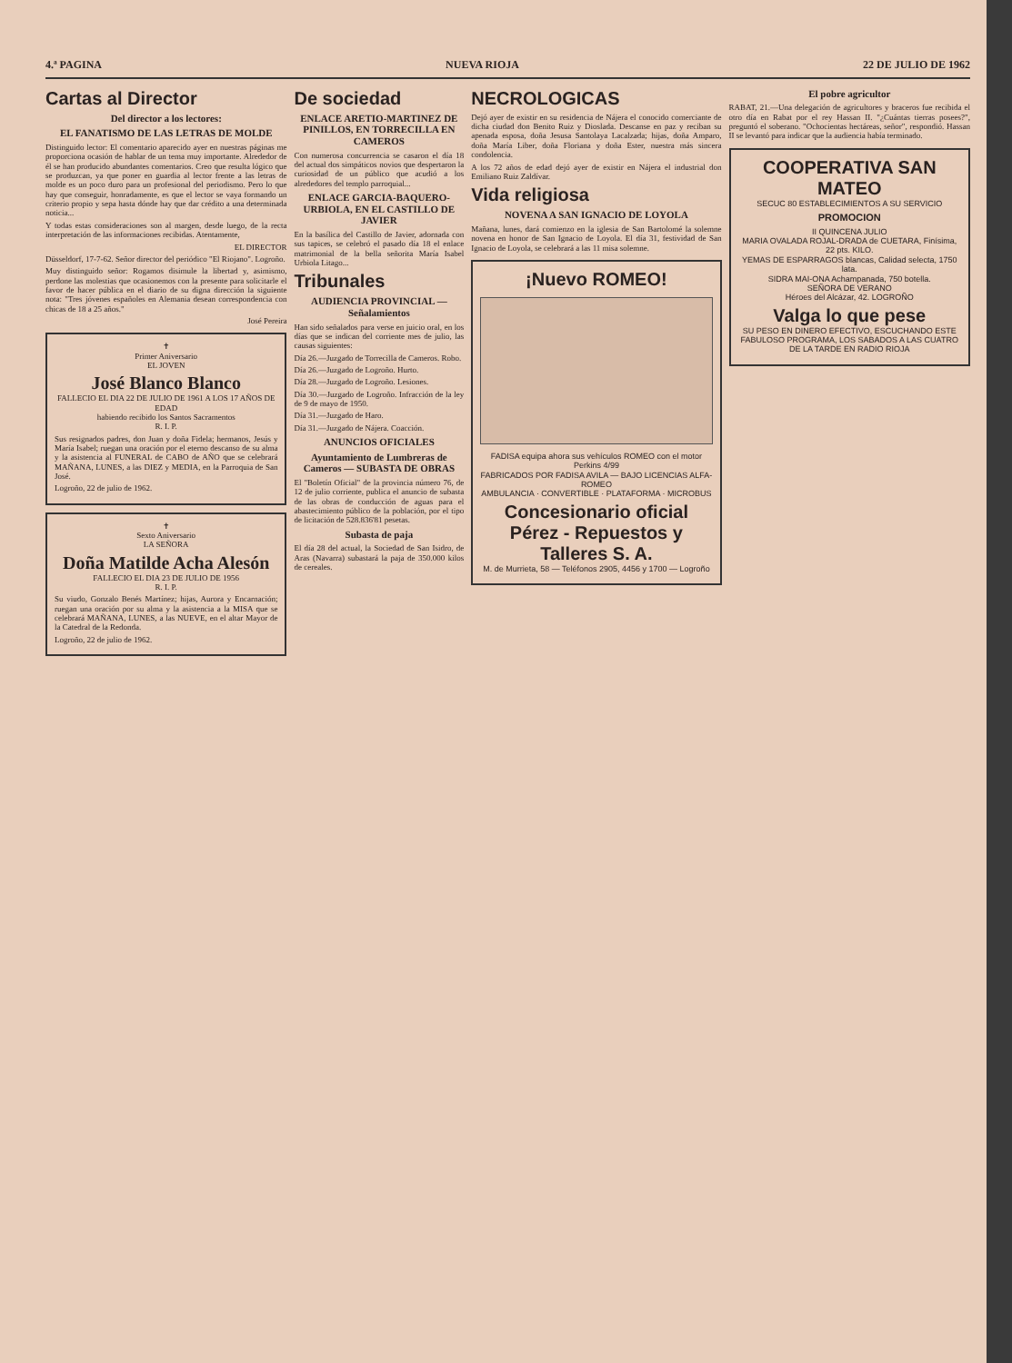4.ª PAGINA NUEVA RIOJA 22 DE JULIO DE 1962
Cartas al Director
Del director a los lectores:
EL FANATISMO DE LAS LETRAS DE MOLDE
Distinguido lector: El comentario aparecido ayer en nuestras páginas me proporciona ocasión de hablar de un tema muy importante. Alrededor de él se han producido abundantes comentarios. Creo que resulta lógico que se produzcan, ya que poner en guardia al lector frente a las letras de molde es un poco duro para un profesional del periodismo. Pero lo que hay que conseguir, honradamente, es que el lector se vaya formando un criterio propio y sepa hasta dónde hay que dar crédito a una determinada noticia...
Y todas estas consideraciones son al margen, desde luego, de la recta interpretación de las informaciones recibidas. Atentamente,
EL DIRECTOR
Düsseldorf, 17-7-62. Señor director del periódico "El Riojano". Logroño.
Muy distinguido señor: Rogamos disimule la libertad y, asimismo, perdone las molestias que ocasionemos con la presente para solicitarle el favor de hacer pública en el diario de su digna dirección la siguiente nota: "Tres jóvenes españoles en Alemania desean correspondencia con chicas de 18 a 25 años."
José Pereira
✝
Primer Aniversario
EL JOVEN
José Blanco Blanco
FALLECIO EL DIA 22 DE JULIO DE 1961 A LOS 17 AÑOS DE EDAD
habiendo recibido los Santos Sacramentos
R. I. P.
Sus resignados padres, don Juan y doña Fidela; hermanos, Jesús y María Isabel; ruegan una oración por el eterno descanso de su alma y la asistencia al FUNERAL de CABO de AÑO que se celebrará MAÑANA, LUNES, a las DIEZ y MEDIA, en la Parroquia de San José.
Logroño, 22 de julio de 1962.
✝
Sexto Aniversario
LA SEÑORA
Doña Matilde Acha Alesón
FALLECIO EL DIA 23 DE JULIO DE 1956
R. I. P.
Su viudo, Gonzalo Benés Martínez; hijas, Aurora y Encarnación; ruegan una oración por su alma y la asistencia a la MISA que se celebrará MAÑANA, LUNES, a las NUEVE, en el altar Mayor de la Catedral de la Redonda.
Logroño, 22 de julio de 1962.
De sociedad
ENLACE ARETIO-MARTINEZ DE PINILLOS, EN TORRECILLA EN CAMEROS
Con numerosa concurrencia se casaron el día 18 del actual dos simpáticos novios que despertaron la curiosidad de un público que acudió a los alrededores del templo parroquial...
ENLACE GARCIA-BAQUERO-URBIOLA, EN EL CASTILLO DE JAVIER
En la basílica del Castillo de Javier, adornada con sus tapices, se celebró el pasado día 18 el enlace matrimonial de la bella señorita María Isabel Urbiola Litago...
Tribunales
AUDIENCIA PROVINCIAL — Señalamientos
Han sido señalados para verse en juicio oral, en los días que se indican del corriente mes de julio, las causas siguientes:
Día 26.—Juzgado de Torrecilla de Cameros. Robo.
Día 26.—Juzgado de Logroño. Hurto.
Día 28.—Juzgado de Logroño. Lesiones.
Día 30.—Juzgado de Logroño. Infracción de la ley de 9 de mayo de 1950.
Día 31.—Juzgado de Haro.
Día 31.—Juzgado de Nájera. Coacción.
ANUNCIOS OFICIALES
Ayuntamiento de Lumbreras de Cameros — SUBASTA DE OBRAS
El "Boletín Oficial" de la provincia número 76, de 12 de julio corriente, publica el anuncio de subasta de las obras de conducción de aguas para el abastecimiento público de la población, por el tipo de licitación de 528.836'81 pesetas.
Subasta de paja
El día 28 del actual, la Sociedad de San Isidro, de Aras (Navarra) subastará la paja de 350.000 kilos de cereales.
NECROLOGICAS
Dejó ayer de existir en su residencia de Nájera el conocido comerciante de dicha ciudad don Benito Ruiz y Dioslada. Descanse en paz y reciban su apenada esposa, doña Jesusa Santolaya Lacalzada; hijas, doña Amparo, doña María Liber, doña Floriana y doña Ester, nuestra más sincera condolencia.
A los 72 años de edad dejó ayer de existir en Nájera el industrial don Emiliano Ruiz Zaldívar.
Vida religiosa
NOVENA A SAN IGNACIO DE LOYOLA
Mañana, lunes, dará comienzo en la iglesia de San Bartolomé la solemne novena en honor de San Ignacio de Loyola. El día 31, festividad de San Ignacio de Loyola, se celebrará a las 11 misa solemne.
¡Nuevo ROMEO!
FADISA equipa ahora sus vehículos ROMEO con el motor Perkins 4/99
FABRICADOS POR FADISA AVILA — BAJO LICENCIAS ALFA-ROMEO
AMBULANCIA · CONVERTIBLE · PLATAFORMA · MICROBUS
Concesionario oficial
Pérez - Repuestos y Talleres S. A.
M. de Murrieta, 58 — Teléfonos 2905, 4456 y 1700 — Logroño
El pobre agricultor
RABAT, 21.—Una delegación de agricultores y braceros fue recibida el otro día en Rabat por el rey Hassan II. "¿Cuántas tierras posees?", preguntó el soberano. "Ochocientas hectáreas, señor", respondió. Hassan II se levantó para indicar que la audiencia había terminado.
COOPERATIVA SAN MATEO
SECUC 80 ESTABLECIMIENTOS A SU SERVICIO
PROMOCION
II QUINCENA JULIO
MARIA OVALADA ROJAL-DRADA de CUETARA, Finísima, 22 pts. KILO.
YEMAS DE ESPARRAGOS blancas, Calidad selecta, 1750 lata.
SIDRA MAI-ONA Achampanada, 750 botella.
SEÑORA DE VERANO
Héroes del Alcázar, 42. LOGROÑO
Valga lo que pese
SU PESO EN DINERO EFECTIVO, ESCUCHANDO ESTE FABULOSO PROGRAMA, LOS SABADOS A LAS CUATRO DE LA TARDE EN RADIO RIOJA